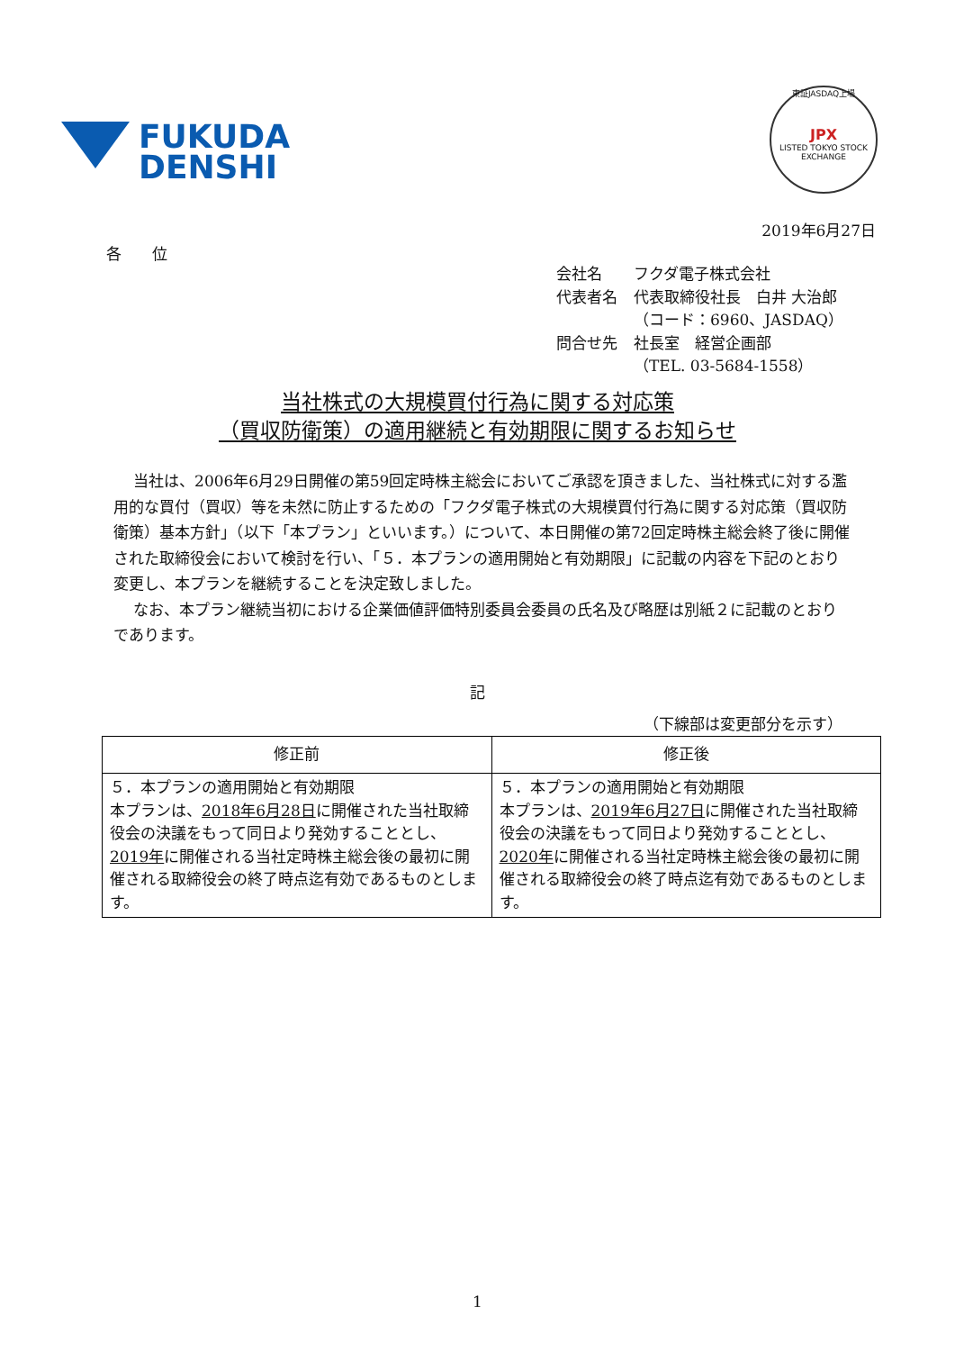FUKUDA
DENSHI
東証JASDAQ上場
JPX
LISTED TOKYO STOCK EXCHANGE
2019年6月27日
各　　位
| 会社名 | フクダ電子株式会社 |
| 代表者名 | 代表取締役社長 白井 大治郎 （コード：6960、JASDAQ） |
| 問合せ先 | 社長室 経営企画部 （TEL. 03-5684-1558） |
当社株式の大規模買付行為に関する対応策
（買収防衛策）の適用継続と有効期限に関するお知らせ
当社は、2006年6月29日開催の第59回定時株主総会においてご承認を頂きました、当社株式に対する濫用的な買付（買収）等を未然に防止するための「フクダ電子株式の大規模買付行為に関する対応策（買収防衛策）基本方針」（以下「本プラン」といいます。）について、本日開催の第72回定時株主総会終了後に開催された取締役会において検討を行い、「５．本プランの適用開始と有効期限」に記載の内容を下記のとおり変更し、本プランを継続することを決定致しました。
なお、本プラン継続当初における企業価値評価特別委員会委員の氏名及び略歴は別紙２に記載のとおりであります。
記
（下線部は変更部分を示す）
| 修正前 | 修正後 |
| --- | --- |
| ５．本プランの適用開始と有効期限 本プランは、 2018年6月28日 に開催された当社取締役会の決議をもって同日より発効することとし、 2019年 に開催される当社定時株主総会後の最初に開催される取締役会の終了時点迄有効であるものとします。 | ５．本プランの適用開始と有効期限 本プランは、 2019年6月27日 に開催された当社取締役会の決議をもって同日より発効することとし、 2020年 に開催される当社定時株主総会後の最初に開催される取締役会の終了時点迄有効であるものとします。 |
1